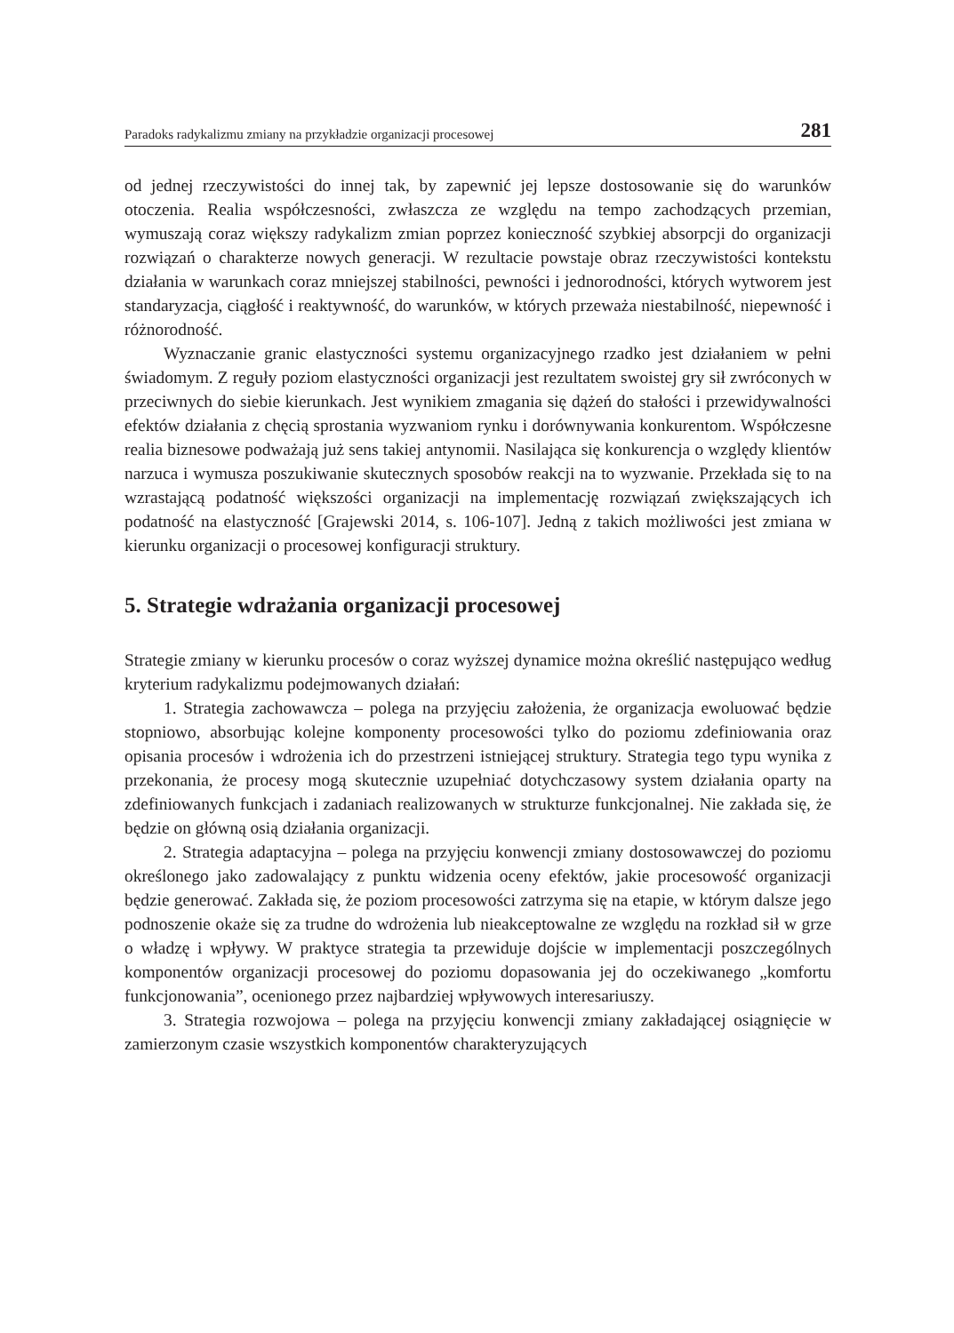Paradoks radykalizmu zmiany na przykładzie organizacji procesowej 281
od jednej rzeczywistości do innej tak, by zapewnić jej lepsze dostosowanie się do warunków otoczenia. Realia współczesności, zwłaszcza ze względu na tempo zachodzących przemian, wymuszają coraz większy radykalizm zmian poprzez konieczność szybkiej absorpcji do organizacji rozwiązań o charakterze nowych generacji. W rezultacie powstaje obraz rzeczywistości kontekstu działania w warunkach coraz mniejszej stabilności, pewności i jednorodności, których wytworem jest standaryzacja, ciągłość i reaktywność, do warunków, w których przeważa niestabilność, niepewność i różnorodność.
Wyznaczanie granic elastyczności systemu organizacyjnego rzadko jest działaniem w pełni świadomym. Z reguły poziom elastyczności organizacji jest rezultatem swoistej gry sił zwróconych w przeciwnych do siebie kierunkach. Jest wynikiem zmagania się dążeń do stałości i przewidywalności efektów działania z chęcią sprostania wyzwaniom rynku i dorównywania konkurentom. Współczesne realia biznesowe podważają już sens takiej antynomii. Nasilająca się konkurencja o względy klientów narzuca i wymusza poszukiwanie skutecznych sposobów reakcji na to wyzwanie. Przekłada się to na wzrastającą podatność większości organizacji na implementację rozwiązań zwiększających ich podatność na elastyczność [Grajewski 2014, s. 106-107]. Jedną z takich możliwości jest zmiana w kierunku organizacji o procesowej konfiguracji struktury.
5. Strategie wdrażania organizacji procesowej
Strategie zmiany w kierunku procesów o coraz wyższej dynamice można określić następująco według kryterium radykalizmu podejmowanych działań:
1. Strategia zachowawcza – polega na przyjęciu założenia, że organizacja ewoluować będzie stopniowo, absorbując kolejne komponenty procesowości tylko do poziomu zdefiniowania oraz opisania procesów i wdrożenia ich do przestrzeni istniejącej struktury. Strategia tego typu wynika z przekonania, że procesy mogą skutecznie uzupełniać dotychczasowy system działania oparty na zdefiniowanych funkcjach i zadaniach realizowanych w strukturze funkcjonalnej. Nie zakłada się, że będzie on główną osią działania organizacji.
2. Strategia adaptacyjna – polega na przyjęciu konwencji zmiany dostosowawczej do poziomu określonego jako zadowalający z punktu widzenia oceny efektów, jakie procesowość organizacji będzie generować. Zakłada się, że poziom procesowości zatrzyma się na etapie, w którym dalsze jego podnoszenie okaże się za trudne do wdrożenia lub nieakceptowalne ze względu na rozkład sił w grze o władzę i wpływy. W praktyce strategia ta przewiduje dojście w implementacji poszczególnych komponentów organizacji procesowej do poziomu dopasowania jej do oczekiwanego „komfortu funkcjonowania”, ocenionego przez najbardziej wpływowych interesariuszy.
3. Strategia rozwojowa – polega na przyjęciu konwencji zmiany zakładającej osiągnięcie w zamierzonym czasie wszystkich komponentów charakteryzujących